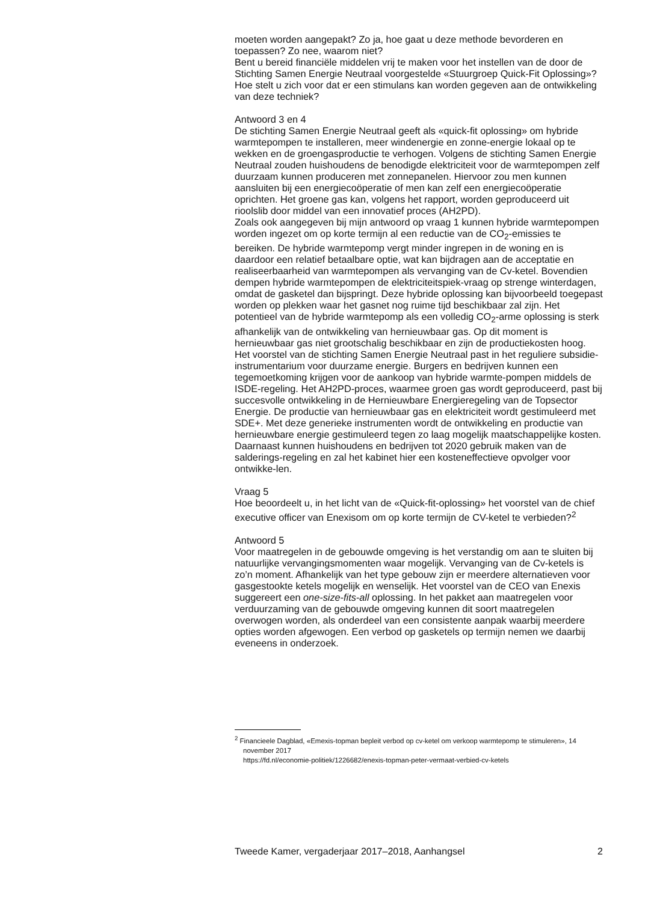moeten worden aangepakt? Zo ja, hoe gaat u deze methode bevorderen en toepassen? Zo nee, waarom niet?
Bent u bereid financiële middelen vrij te maken voor het instellen van de door de Stichting Samen Energie Neutraal voorgestelde «Stuurgroep Quick-Fit Oplossing»? Hoe stelt u zich voor dat er een stimulans kan worden gegeven aan de ontwikkeling van deze techniek?
Antwoord 3 en 4
De stichting Samen Energie Neutraal geeft als «quick-fit oplossing» om hybride warmtepompen te installeren, meer windenergie en zonne-energie lokaal op te wekken en de groengasproductie te verhogen. Volgens de stichting Samen Energie Neutraal zouden huishoudens de benodigde elektriciteit voor de warmtepompen zelf duurzaam kunnen produceren met zonnepanelen. Hiervoor zou men kunnen aansluiten bij een energiecoöperatie of men kan zelf een energiecoöperatie oprichten. Het groene gas kan, volgens het rapport, worden geproduceerd uit rioolslib door middel van een innovatief proces (AH2PD).
Zoals ook aangegeven bij mijn antwoord op vraag 1 kunnen hybride warmtepompen worden ingezet om op korte termijn al een reductie van de CO<sub>2</sub>-emissies te bereiken. De hybride warmtepomp vergt minder ingrepen in de woning en is daardoor een relatief betaalbare optie, wat kan bijdragen aan de acceptatie en realiseerbaarheid van warmtepompen als vervanging van de Cv-ketel. Bovendien dempen hybride warmtepompen de elektriciteitspiek-vraag op strenge winterdagen, omdat de gasketel dan bijspringt. Deze hybride oplossing kan bijvoorbeeld toegepast worden op plekken waar het gasnet nog ruime tijd beschikbaar zal zijn. Het potentieel van de hybride warmtepomp als een volledig CO<sub>2</sub>-arme oplossing is sterk afhankelijk van de ontwikkeling van hernieuwbaar gas. Op dit moment is hernieuwbaar gas niet grootschalig beschikbaar en zijn de productiekosten hoog.
Het voorstel van de stichting Samen Energie Neutraal past in het reguliere subsidie-instrumentarium voor duurzame energie. Burgers en bedrijven kunnen een tegemoetkoming krijgen voor de aankoop van hybride warmte-pompen middels de ISDE-regeling. Het AH2PD-proces, waarmee groen gas wordt geproduceerd, past bij succesvolle ontwikkeling in de Hernieuwbare Energieregeling van de Topsector Energie. De productie van hernieuwbaar gas en elektriciteit wordt gestimuleerd met SDE+. Met deze generieke instrumenten wordt de ontwikkeling en productie van hernieuwbare energie gestimuleerd tegen zo laag mogelijk maatschappelijke kosten. Daarnaast kunnen huishoudens en bedrijven tot 2020 gebruik maken van de salderings-regeling en zal het kabinet hier een kosteneffectieve opvolger voor ontwikke-len.
Vraag 5
Hoe beoordeelt u, in het licht van de «Quick-fit-oplossing» het voorstel van de chief executive officer van Enexisom om op korte termijn de CV-ketel te verbieden?<sup>2</sup>
Antwoord 5
Voor maatregelen in de gebouwde omgeving is het verstandig om aan te sluiten bij natuurlijke vervangingsmomenten waar mogelijk. Vervanging van de Cv-ketels is zo’n moment. Afhankelijk van het type gebouw zijn er meerdere alternatieven voor gasgestookte ketels mogelijk en wenselijk. Het voorstel van de CEO van Enexis suggereert een one-size-fits-all oplossing. In het pakket aan maatregelen voor verduurzaming van de gebouwde omgeving kunnen dit soort maatregelen overwogen worden, als onderdeel van een consistente aanpak waarbij meerdere opties worden afgewogen. Een verbod op gasketels op termijn nemen we daarbij eveneens in onderzoek.
<sup>2</sup> Financieele Dagblad, «Emexis-topman bepleit verbod op cv-ketel om verkoop warmtepomp te stimuleren», 14 november 2017
https://fd.nl/economie-politiek/1226682/enexis-topman-peter-vermaat-verbied-cv-ketels
Tweede Kamer, vergaderjaar 2017–2018, Aanhangsel 2